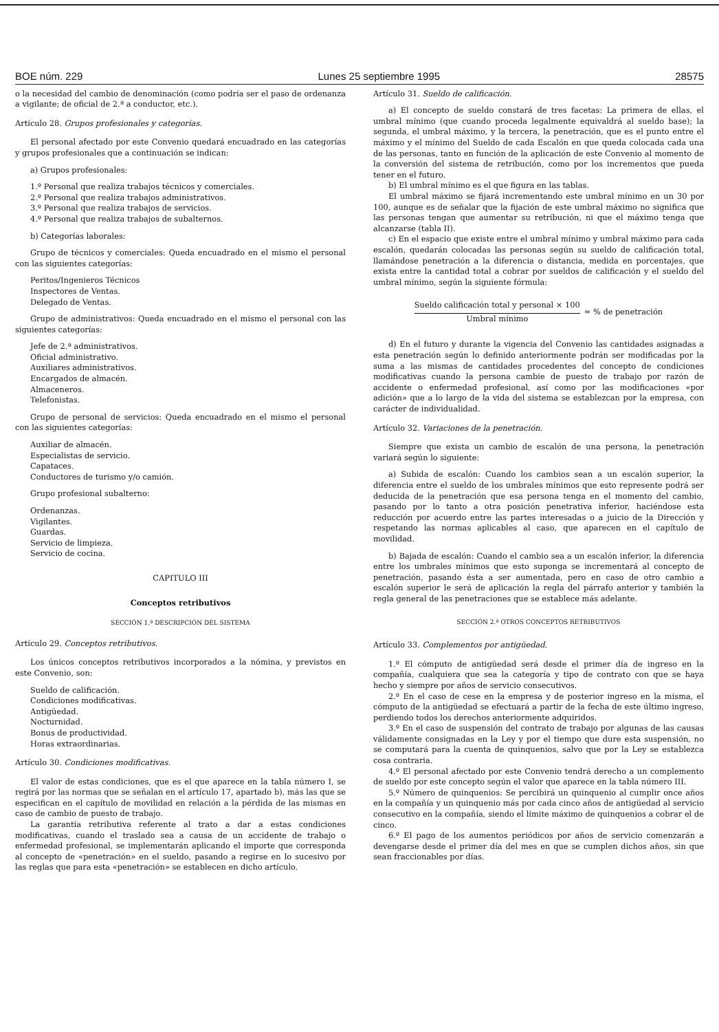BOE núm. 229 Lunes 25 septiembre 1995 28575
o la necesidad del cambio de denominación (como podría ser el paso de ordenanza a vigilante; de oficial de 2.ª a conductor, etc.).
Artículo 28. Grupos profesionales y categorías.
El personal afectado por este Convenio quedará encuadrado en las categorías y grupos profesionales que a continuación se indican:
a) Grupos profesionales:
1.º Personal que realiza trabajos técnicos y comerciales.
2.º Personal que realiza trabajos administrativos.
3.º Personal que realiza trabajos de servicios.
4.º Personal que realiza trabajos de subalternos.
b) Categorías laborales:
Grupo de técnicos y comerciales: Queda encuadrado en el mismo el personal con las siguientes categorías:
Peritos/Ingenieros Técnicos
Inspectores de Ventas.
Delegado de Ventas.
Grupo de administrativos: Queda encuadrado en el mismo el personal con las siguientes categorías:
Jefe de 2.ª administrativos.
Oficial administrativo.
Auxiliares administrativos.
Encargados de almacén.
Almaceneros.
Telefonistas.
Grupo de personal de servicios: Queda encuadrado en el mismo el personal con las siguientes categorías:
Auxiliar de almacén.
Especialistas de servicio.
Capataces.
Conductores de turismo y/o camión.
Grupo profesional subalterno:
Ordenanzas.
Vigilantes.
Guardas.
Servicio de limpieza.
Servicio de cocina.
CAPITULO III
Conceptos retributivos
SECCIÓN 1.ª DESCRIPCIÓN DEL SISTEMA
Artículo 29. Conceptos retributivos.
Los únicos conceptos retributivos incorporados a la nómina, y previstos en este Convenio, son:
Sueldo de calificación.
Condiciones modificativas.
Antigüedad.
Nocturnidad.
Bonus de productividad.
Horas extraordinarias.
Artículo 30. Condiciones modificativas.
El valor de estas condiciones, que es el que aparece en la tabla número I, se regirá por las normas que se señalan en el artículo 17, apartado b), más las que se especifican en el capítulo de movilidad en relación a la pérdida de las mismas en caso de cambio de puesto de trabajo.
La garantía retributiva referente al trato a dar a estas condiciones modificativas, cuando el traslado sea a causa de un accidente de trabajo o enfermedad profesional, se implementarán aplicando el importe que corresponda al concepto de «penetración» en el sueldo, pasando a regirse en lo sucesivo por las reglas que para esta «penetración» se establecen en dicho artículo.
Artículo 31. Sueldo de calificación.
a) El concepto de sueldo constará de tres facetas: La primera de ellas, el umbral mínimo (que cuando proceda legalmente equivaldrá al sueldo base); la segunda, el umbral máximo, y la tercera, la penetración, que es el punto entre el máximo y el mínimo del Sueldo de cada Escalón en que queda colocada cada una de las personas, tanto en función de la aplicación de este Convenio al momento de la conversión del sistema de retribución, como por los incrementos que pueda tener en el futuro.
b) El umbral mínimo es el que figura en las tablas.
El umbral máximo se fijará incrementando este umbral mínimo en un 30 por 100, aunque es de señalar que la fijación de este umbral máximo no significa que las personas tengan que aumentar su retribución, ni que el máximo tenga que alcanzarse (tabla II).
c) En el espacio que existe entre el umbral mínimo y umbral máximo para cada escalón, quedarán colocadas las personas según su sueldo de calificación total, llamándose penetración a la diferencia o distancia, medida en porcentajes, que exista entre la cantidad total a cobrar por sueldos de calificación y el sueldo del umbral mínimo, según la siguiente fórmula:
Sueldo calificación total y personal × 100
Umbral mínimo
= % de penetración
d) En el futuro y durante la vigencia del Convenio las cantidades asignadas a esta penetración según lo definido anteriormente podrán ser modificadas por la suma a las mismas de cantidades procedentes del concepto de condiciones modificativas cuando la persona cambie de puesto de trabajo por razón de accidente o enfermedad profesional, así como por las modificaciones «por adición» que a lo largo de la vida del sistema se establezcan por la empresa, con carácter de individualidad.
Artículo 32. Variaciones de la penetración.
Siempre que exista un cambio de escalón de una persona, la penetración variará según lo siguiente:
a) Subida de escalón: Cuando los cambios sean a un escalón superior, la diferencia entre el sueldo de los umbrales mínimos que esto represente podrá ser deducida de la penetración que esa persona tenga en el momento del cambio, pasando por lo tanto a otra posición penetrativa inferior, haciéndose esta reducción por acuerdo entre las partes interesadas o a juicio de la Dirección y respetando las normas aplicables al caso, que aparecen en el capítulo de movilidad.
b) Bajada de escalón: Cuando el cambio sea a un escalón inferior, la diferencia entre los umbrales mínimos que esto suponga se incrementará al concepto de penetración, pasando ésta a ser aumentada, pero en caso de otro cambio a escalón superior le será de aplicación la regla del párrafo anterior y también la regla general de las penetraciones que se establece más adelante.
SECCIÓN 2.ª OTROS CONCEPTOS RETRIBUTIVOS
Artículo 33. Complementos por antigüedad.
1.º El cómputo de antigüedad será desde el primer día de ingreso en la compañía, cualquiera que sea la categoría y tipo de contrato con que se haya hecho y siempre por años de servicio consecutivos.
2.º En el caso de cese en la empresa y de posterior ingreso en la misma, el cómputo de la antigüedad se efectuará a partir de la fecha de este último ingreso, perdiendo todos los derechos anteriormente adquiridos.
3.º En el caso de suspensión del contrato de trabajo por algunas de las causas válidamente consignadas en la Ley y por el tiempo que dure esta suspensión, no se computará para la cuenta de quinquenios, salvo que por la Ley se establezca cosa contraria.
4.º El personal afectado por este Convenio tendrá derecho a un complemento de sueldo por este concepto según el valor que aparece en la tabla número III.
5.º Número de quinquenios: Se percibirá un quinquenio al cumplir once años en la compañía y un quinquenio más por cada cinco años de antigüedad al servicio consecutivo en la compañía, siendo el límite máximo de quinquenios a cobrar el de cinco.
6.º El pago de los aumentos periódicos por años de servicio comenzarán a devengarse desde el primer día del mes en que se cumplen dichos años, sin que sean fraccionables por días.